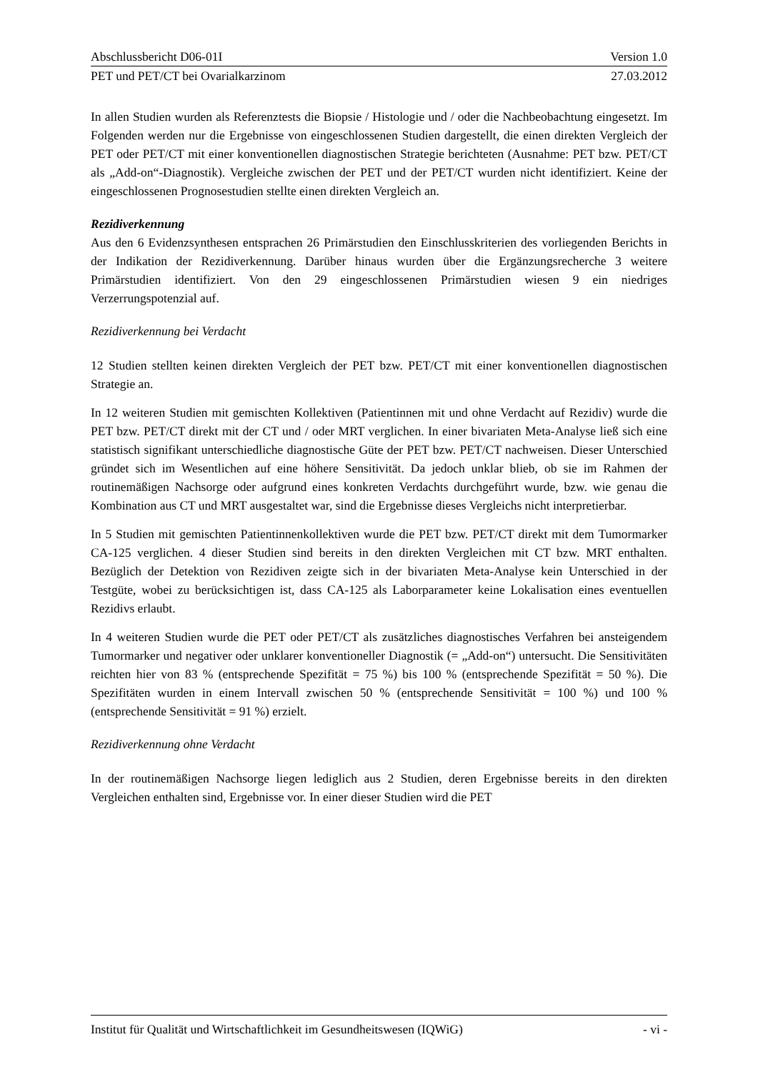Abschlussbericht D06-01I Version 1.0
PET und PET/CT bei Ovarialkarzinom 27.03.2012
In allen Studien wurden als Referenztests die Biopsie / Histologie und / oder die Nachbeobachtung eingesetzt. Im Folgenden werden nur die Ergebnisse von eingeschlossenen Studien dargestellt, die einen direkten Vergleich der PET oder PET/CT mit einer konventionellen diagnostischen Strategie berichteten (Ausnahme: PET bzw. PET/CT als „Add-on“-Diagnostik). Vergleiche zwischen der PET und der PET/CT wurden nicht identifiziert. Keine der eingeschlossenen Prognosestudien stellte einen direkten Vergleich an.
Rezidiverkennung
Aus den 6 Evidenzsynthesen entsprachen 26 Primärstudien den Einschlusskriterien des vorliegenden Berichts in der Indikation der Rezidiverkennung. Darüber hinaus wurden über die Ergänzungsrecherche 3 weitere Primärstudien identifiziert. Von den 29 eingeschlossenen Primärstudien wiesen 9 ein niedriges Verzerrungspotenzial auf.
Rezidiverkennung bei Verdacht
12 Studien stellten keinen direkten Vergleich der PET bzw. PET/CT mit einer konventionellen diagnostischen Strategie an.
In 12 weiteren Studien mit gemischten Kollektiven (Patientinnen mit und ohne Verdacht auf Rezidiv) wurde die PET bzw. PET/CT direkt mit der CT und / oder MRT verglichen. In einer bivariaten Meta-Analyse ließ sich eine statistisch signifikant unterschiedliche diagnostische Güte der PET bzw. PET/CT nachweisen. Dieser Unterschied gründet sich im Wesentlichen auf eine höhere Sensitivität. Da jedoch unklar blieb, ob sie im Rahmen der routinemäßigen Nachsorge oder aufgrund eines konkreten Verdachts durchgeführt wurde, bzw. wie genau die Kombination aus CT und MRT ausgestaltet war, sind die Ergebnisse dieses Vergleichs nicht interpretierbar.
In 5 Studien mit gemischten Patientinnenkollektiven wurde die PET bzw. PET/CT direkt mit dem Tumormarker CA-125 verglichen. 4 dieser Studien sind bereits in den direkten Vergleichen mit CT bzw. MRT enthalten. Bezüglich der Detektion von Rezidiven zeigte sich in der bivariaten Meta-Analyse kein Unterschied in der Testgüte, wobei zu berücksichtigen ist, dass CA-125 als Laborparameter keine Lokalisation eines eventuellen Rezidivs erlaubt.
In 4 weiteren Studien wurde die PET oder PET/CT als zusätzliches diagnostisches Verfahren bei ansteigendem Tumormarker und negativer oder unklarer konventioneller Diagnostik (= „Add-on“) untersucht. Die Sensitivitäten reichten hier von 83 % (entsprechende Spezifität = 75 %) bis 100 % (entsprechende Spezifität = 50 %). Die Spezifitäten wurden in einem Intervall zwischen 50 % (entsprechende Sensitivität = 100 %) und 100 % (entsprechende Sensitivität = 91 %) erzielt.
Rezidiverkennung ohne Verdacht
In der routinemäßigen Nachsorge liegen lediglich aus 2 Studien, deren Ergebnisse bereits in den direkten Vergleichen enthalten sind, Ergebnisse vor. In einer dieser Studien wird die PET
Institut für Qualität und Wirtschaftlichkeit im Gesundheitswesen (IQWiG) - vi -